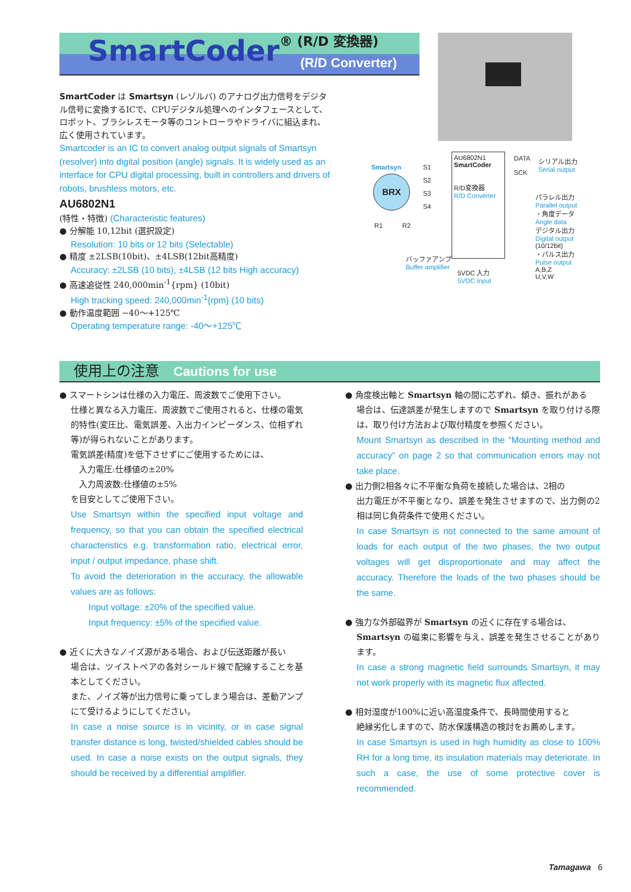SmartCoder® (R/D 変換器)
(R/D Converter)
SmartCoder は Smartsyn (レゾルバ) のアナログ出力信号をデジタル信号に変換するICで、CPUデジタル処理へのインタフェースとして、ロボット、ブラシレスモータ等のコントローラやドライバに組込まれ、広く使用されています。
Smartcoder is an IC to convert analog output signals of Smartsyn (resolver) into digital position (angle) signals. It is widely used as an interface for CPU digital processing, built in controllers and drivers of robots, brushless motors, etc.
AU6802N1
(特性・特徴) (Characteristic features)
● 分解能 10,12bit (選択設定)
Resolution: 10 bits or 12 bits (Selectable)
● 精度 ±2LSB(10bit)、±4LSB(12bit高精度)
Accuracy: ±2LSB (10 bits), ±4LSB (12 bits High accuracy)
● 高速追従性 240,000min<sup>-1</sup>{rpm} (10bit)
High tracking speed: 240,000min<sup>-1</sup>{rpm} (10 bits)
● 動作温度範囲 −40〜+125℃
Operating temperature range: -40〜+125℃
Smartsyn
BRX
S1
S2
S3
S4
R1 R2
AU6802N1
SmartCoder
R/D変換器
R/D Converter
バッファアンプ
Buffer amplifier
5VDC 入力
5VDC Input
DATA
SCK
シリアル出力
Serial output
パラレル出力
Parallel output
・角度データ
Angle data
デジタル出力
Digital output
(10/12bit)
・パルス出力
Pulse output
A,B,Z
U,V,W
使用上の注意 Cautions for use
● スマートシンは仕様の入力電圧、周波数でご使用下さい。
仕様と異なる入力電圧、周波数でご使用されると、仕様の電気的特性(変圧比、電気誤差、入出力インピーダンス、位相ずれ等)が得られないことがあります。
電気誤差(精度)を低下させずにご使用するためには、
　入力電圧:仕様値の±20%
　入力周波数:仕様値の±5%
を目安としてご使用下さい。
Use Smartsyn within the specified input voltage and frequency, so that you can obtain the specified electrical characteristics e.g. transformation ratio, electrical error, input / output impedance, phase shift.
To avoid the deterioration in the accuracy, the allowable values are as follows:
　　Input voltage: ±20% of the specified value.
　　Input frequency: ±5% of the specified value.
● 近くに大きなノイズ源がある場合、および伝送距離が長い
場合は、ツイストペアの各対シールド線で配線することを基本としてください。
また、ノイズ等が出力信号に乗ってしまう場合は、差動アンプにて受けるようにしてください。
In case a noise source is in vicinity, or in case signal transfer distance is long, twisted/shielded cables should be used. In case a noise exists on the output signals, they should be received by a differential amplifier.
● 角度検出軸と Smartsyn 軸の間に芯ずれ、傾き、振れがある
場合は、伝達誤差が発生しますので Smartsyn を取り付ける際は、取り付け方法および取付精度を参照ください。
Mount Smartsyn as described in the “Mounting method and accuracy” on page 2 so that communication errors may not take place.
● 出力側2相各々に不平衡な負荷を接続した場合は、2相の
出力電圧が不平衡となり、誤差を発生させますので、出力側の2相は同じ負荷条件で使用ください。
In case Smartsyn is not connected to the same amount of loads for each output of the two phases, the two output voltages will get disproportionate and may affect the accuracy. Therefore the loads of the two phases should be the same.
● 強力な外部磁界が Smartsyn の近くに存在する場合は、
Smartsyn の磁束に影響を与え、誤差を発生させることがあります。
In case a strong magnetic field surrounds Smartsyn, it may not work properly with its magnetic flux affected.
● 相対湿度が100%に近い高湿度条件で、長時間使用すると
絶縁劣化しますので、防水保護構造の検討をお薦めします。
In case Smartsyn is used in high humidity as close to 100% RH for a long time, its insulation materials may deteriorate. In such a case, the use of some protective cover is recommended.
Tamagawa 6